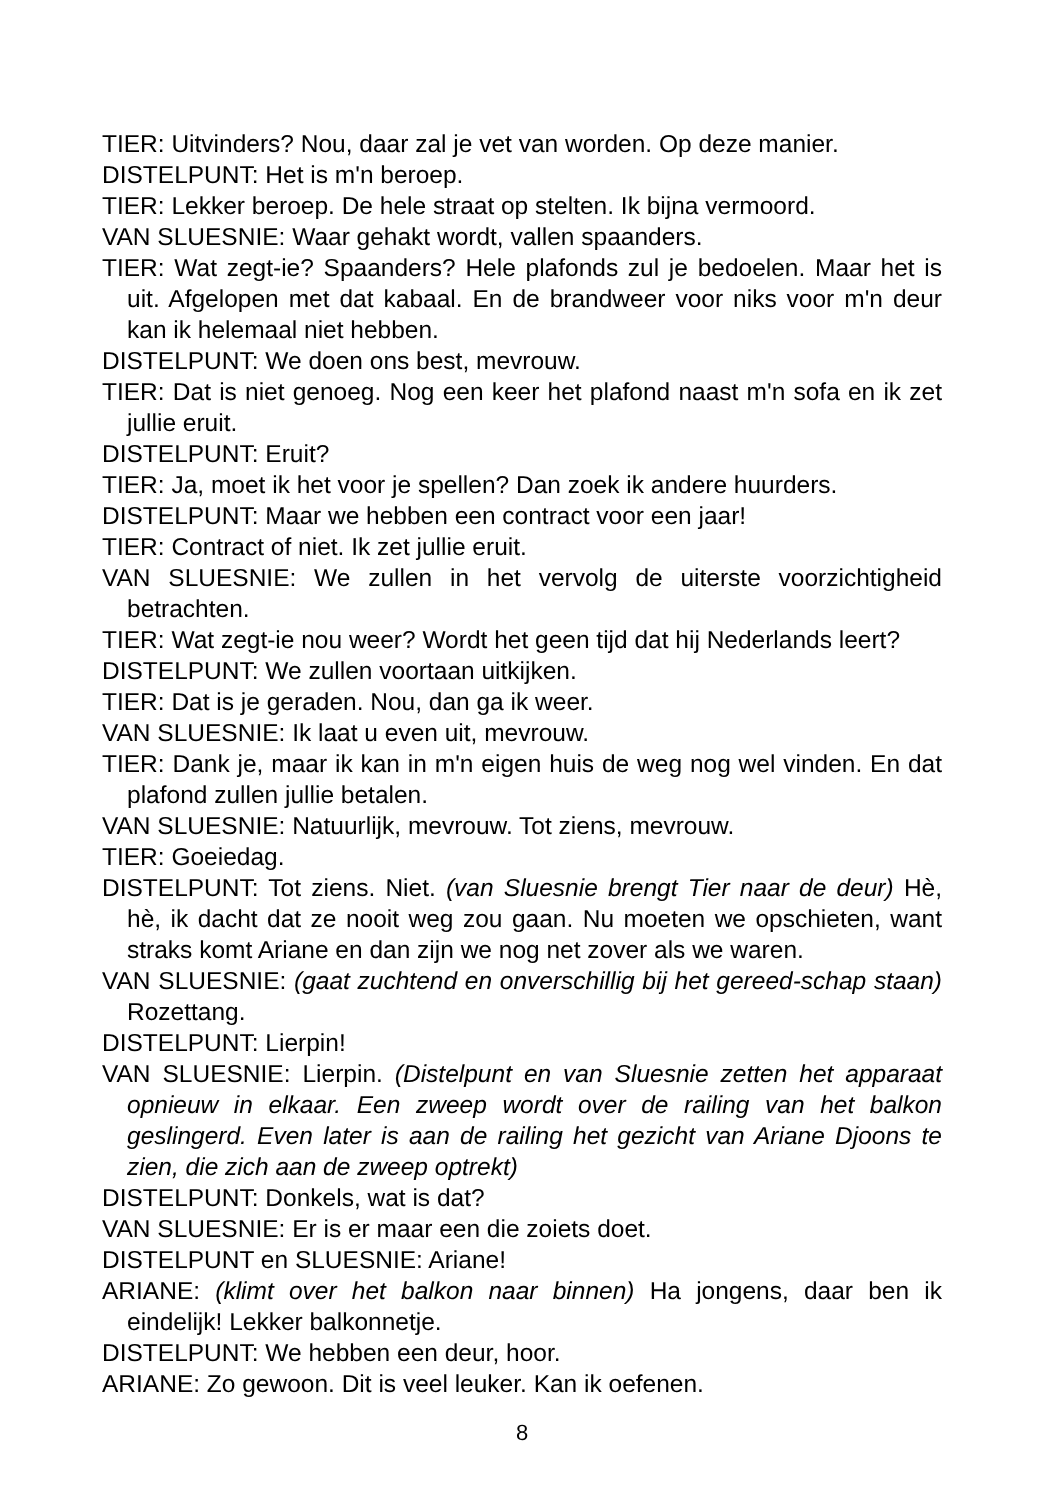TIER: Uitvinders? Nou, daar zal je vet van worden. Op deze manier.
DISTELPUNT: Het is m'n beroep.
TIER: Lekker beroep. De hele straat op stelten. Ik bijna vermoord.
VAN SLUESNIE: Waar gehakt wordt, vallen spaanders.
TIER: Wat zegt-ie? Spaanders? Hele plafonds zul je bedoelen. Maar het is uit. Afgelopen met dat kabaal. En de brandweer voor niks voor m'n deur kan ik helemaal niet hebben.
DISTELPUNT: We doen ons best, mevrouw.
TIER: Dat is niet genoeg. Nog een keer het plafond naast m'n sofa en ik zet jullie eruit.
DISTELPUNT: Eruit?
TIER: Ja, moet ik het voor je spellen? Dan zoek ik andere huurders.
DISTELPUNT: Maar we hebben een contract voor een jaar!
TIER: Contract of niet. Ik zet jullie eruit.
VAN SLUESNIE: We zullen in het vervolg de uiterste voorzichtigheid betrachten.
TIER: Wat zegt-ie nou weer? Wordt het geen tijd dat hij Nederlands leert?
DISTELPUNT: We zullen voortaan uitkijken.
TIER: Dat is je geraden. Nou, dan ga ik weer.
VAN SLUESNIE: Ik laat u even uit, mevrouw.
TIER: Dank je, maar ik kan in m'n eigen huis de weg nog wel vinden. En dat plafond zullen jullie betalen.
VAN SLUESNIE: Natuurlijk, mevrouw. Tot ziens, mevrouw.
TIER: Goeiedag.
DISTELPUNT: Tot ziens. Niet. (van Sluesnie brengt Tier naar de deur) Hè, hè, ik dacht dat ze nooit weg zou gaan. Nu moeten we opschieten, want straks komt Ariane en dan zijn we nog net zover als we waren.
VAN SLUESNIE: (gaat zuchtend en onverschillig bij het gereed-schap staan) Rozettang.
DISTELPUNT: Lierpin!
VAN SLUESNIE: Lierpin. (Distelpunt en van Sluesnie zetten het apparaat opnieuw in elkaar. Een zweep wordt over de railing van het balkon geslingerd. Even later is aan de railing het gezicht van Ariane Djoons te zien, die zich aan de zweep optrekt)
DISTELPUNT: Donkels, wat is dat?
VAN SLUESNIE: Er is er maar een die zoiets doet.
DISTELPUNT en SLUESNIE: Ariane!
ARIANE: (klimt over het balkon naar binnen) Ha jongens, daar ben ik eindelijk! Lekker balkonnetje.
DISTELPUNT: We hebben een deur, hoor.
ARIANE: Zo gewoon. Dit is veel leuker. Kan ik oefenen.
8